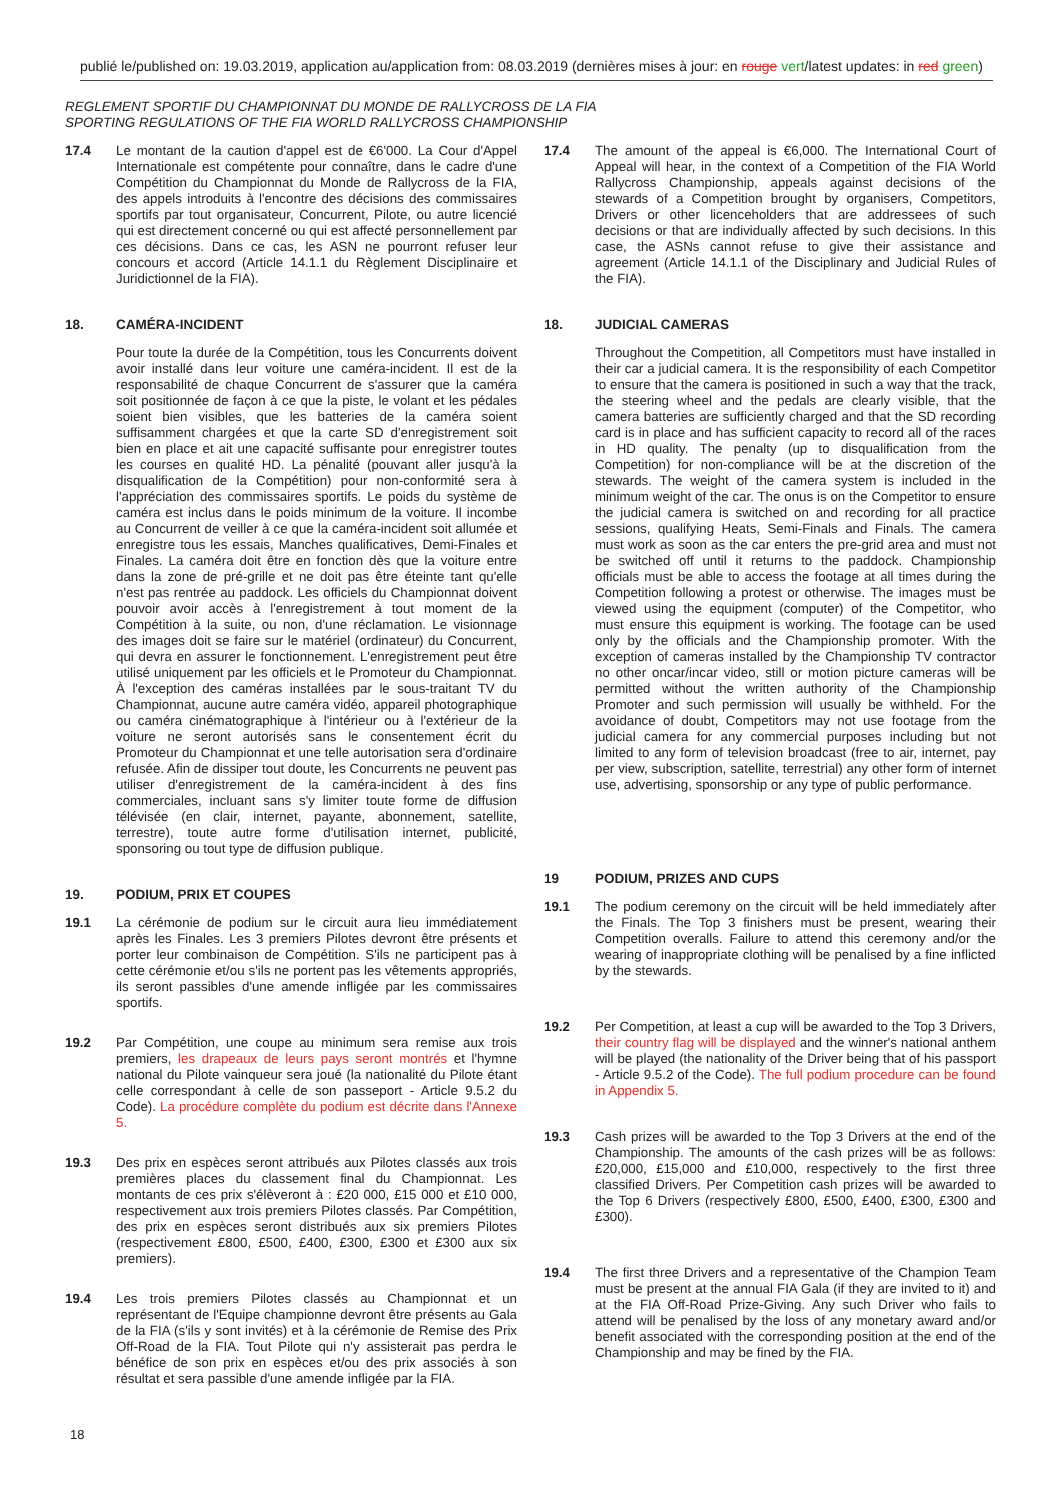publié le/published on: 19.03.2019, application au/application from: 08.03.2019 (dernières mises à jour: en rouge vert/latest updates: in red green)
REGLEMENT SPORTIF DU CHAMPIONNAT DU MONDE DE RALLYCROSS DE LA FIA
SPORTING REGULATIONS OF THE FIA WORLD RALLYCROSS CHAMPIONSHIP
17.4 Le montant de la caution d'appel est de €6'000. La Cour d'Appel Internationale est compétente pour connaître, dans le cadre d'une Compétition du Championnat du Monde de Rallycross de la FIA, des appels introduits à l'encontre des décisions des commissaires sportifs par tout organisateur, Concurrent, Pilote, ou autre licencié qui est directement concerné ou qui est affecté personnellement par ces décisions. Dans ce cas, les ASN ne pourront refuser leur concours et accord (Article 14.1.1 du Règlement Disciplinaire et Juridictionnel de la FIA).
18. CAMÉRA-INCIDENT
Pour toute la durée de la Compétition, tous les Concurrents doivent avoir installé dans leur voiture une caméra-incident. Il est de la responsabilité de chaque Concurrent de s'assurer que la caméra soit positionnée de façon à ce que la piste, le volant et les pédales soient bien visibles, que les batteries de la caméra soient suffisamment chargées et que la carte SD d'enregistrement soit bien en place et ait une capacité suffisante pour enregistrer toutes les courses en qualité HD. La pénalité (pouvant aller jusqu'à la disqualification de la Compétition) pour non-conformité sera à l'appréciation des commissaires sportifs. Le poids du système de caméra est inclus dans le poids minimum de la voiture. Il incombe au Concurrent de veiller à ce que la caméra-incident soit allumée et enregistre tous les essais, Manches qualificatives, Demi-Finales et Finales. La caméra doit être en fonction dès que la voiture entre dans la zone de pré-grille et ne doit pas être éteinte tant qu'elle n'est pas rentrée au paddock. Les officiels du Championnat doivent pouvoir avoir accès à l'enregistrement à tout moment de la Compétition à la suite, ou non, d'une réclamation. Le visionnage des images doit se faire sur le matériel (ordinateur) du Concurrent, qui devra en assurer le fonctionnement. L'enregistrement peut être utilisé uniquement par les officiels et le Promoteur du Championnat. À l'exception des caméras installées par le sous-traitant TV du Championnat, aucune autre caméra vidéo, appareil photographique ou caméra cinématographique à l'intérieur ou à l'extérieur de la voiture ne seront autorisés sans le consentement écrit du Promoteur du Championnat et une telle autorisation sera d'ordinaire refusée. Afin de dissiper tout doute, les Concurrents ne peuvent pas utiliser d'enregistrement de la caméra-incident à des fins commerciales, incluant sans s'y limiter toute forme de diffusion télévisée (en clair, internet, payante, abonnement, satellite, terrestre), toute autre forme d'utilisation internet, publicité, sponsoring ou tout type de diffusion publique.
19. PODIUM, PRIX ET COUPES
19.1 La cérémonie de podium sur le circuit aura lieu immédiatement après les Finales. Les 3 premiers Pilotes devront être présents et porter leur combinaison de Compétition. S'ils ne participent pas à cette cérémonie et/ou s'ils ne portent pas les vêtements appropriés, ils seront passibles d'une amende infligée par les commissaires sportifs.
19.2 Par Compétition, une coupe au minimum sera remise aux trois premiers, les drapeaux de leurs pays seront montrés et l'hymne national du Pilote vainqueur sera joué (la nationalité du Pilote étant celle correspondant à celle de son passeport - Article 9.5.2 du Code). La procédure complète du podium est décrite dans l'Annexe 5.
19.3 Des prix en espèces seront attribués aux Pilotes classés aux trois premières places du classement final du Championnat. Les montants de ces prix s'élèveront à : £20 000, £15 000 et £10 000, respectivement aux trois premiers Pilotes classés. Par Compétition, des prix en espèces seront distribués aux six premiers Pilotes (respectivement £800, £500, £400, £300, £300 et £300 aux six premiers).
19.4 Les trois premiers Pilotes classés au Championnat et un représentant de l'Equipe championne devront être présents au Gala de la FIA (s'ils y sont invités) et à la cérémonie de Remise des Prix Off-Road de la FIA. Tout Pilote qui n'y assisterait pas perdra le bénéfice de son prix en espèces et/ou des prix associés à son résultat et sera passible d'une amende infligée par la FIA.
17.4 The amount of the appeal is €6,000. The International Court of Appeal will hear, in the context of a Competition of the FIA World Rallycross Championship, appeals against decisions of the stewards of a Competition brought by organisers, Competitors, Drivers or other licenceholders that are addressees of such decisions or that are individually affected by such decisions. In this case, the ASNs cannot refuse to give their assistance and agreement (Article 14.1.1 of the Disciplinary and Judicial Rules of the FIA).
18. JUDICIAL CAMERAS
Throughout the Competition, all Competitors must have installed in their car a judicial camera. It is the responsibility of each Competitor to ensure that the camera is positioned in such a way that the track, the steering wheel and the pedals are clearly visible, that the camera batteries are sufficiently charged and that the SD recording card is in place and has sufficient capacity to record all of the races in HD quality. The penalty (up to disqualification from the Competition) for non-compliance will be at the discretion of the stewards. The weight of the camera system is included in the minimum weight of the car. The onus is on the Competitor to ensure the judicial camera is switched on and recording for all practice sessions, qualifying Heats, Semi-Finals and Finals. The camera must work as soon as the car enters the pre-grid area and must not be switched off until it returns to the paddock. Championship officials must be able to access the footage at all times during the Competition following a protest or otherwise. The images must be viewed using the equipment (computer) of the Competitor, who must ensure this equipment is working. The footage can be used only by the officials and the Championship promoter. With the exception of cameras installed by the Championship TV contractor no other oncar/incar video, still or motion picture cameras will be permitted without the written authority of the Championship Promoter and such permission will usually be withheld. For the avoidance of doubt, Competitors may not use footage from the judicial camera for any commercial purposes including but not limited to any form of television broadcast (free to air, internet, pay per view, subscription, satellite, terrestrial) any other form of internet use, advertising, sponsorship or any type of public performance.
19 PODIUM, PRIZES AND CUPS
19.1 The podium ceremony on the circuit will be held immediately after the Finals. The Top 3 finishers must be present, wearing their Competition overalls. Failure to attend this ceremony and/or the wearing of inappropriate clothing will be penalised by a fine inflicted by the stewards.
19.2 Per Competition, at least a cup will be awarded to the Top 3 Drivers, their country flag will be displayed and the winner's national anthem will be played (the nationality of the Driver being that of his passport - Article 9.5.2 of the Code). The full podium procedure can be found in Appendix 5.
19.3 Cash prizes will be awarded to the Top 3 Drivers at the end of the Championship. The amounts of the cash prizes will be as follows: £20,000, £15,000 and £10,000, respectively to the first three classified Drivers. Per Competition cash prizes will be awarded to the Top 6 Drivers (respectively £800, £500, £400, £300, £300 and £300).
19.4 The first three Drivers and a representative of the Champion Team must be present at the annual FIA Gala (if they are invited to it) and at the FIA Off-Road Prize-Giving. Any such Driver who fails to attend will be penalised by the loss of any monetary award and/or benefit associated with the corresponding position at the end of the Championship and may be fined by the FIA.
18